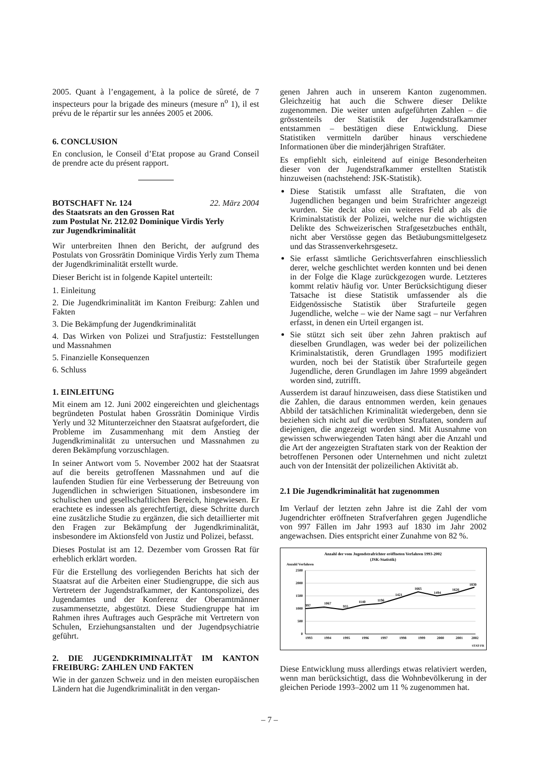2005. Quant à l’engagement, à la police de sûreté, de 7 inspecteurs pour la brigade des mineurs (mesure n<sup>o</sup> 1), il est prévu de le répartir sur les années 2005 et 2006.
6. CONCLUSION
En conclusion, le Conseil d’Etat propose au Grand Conseil de prendre acte du présent rapport.
BOTSCHAFT Nr. 124 22. März 2004
des Staatsrats an den Grossen Rat
zum Postulat Nr. 212.02 Dominique Virdis Yerly
zur Jugendkriminalität
Wir unterbreiten Ihnen den Bericht, der aufgrund des Postulats von Grossrätin Dominique Virdis Yerly zum Thema der Jugendkriminalität erstellt wurde.
Dieser Bericht ist in folgende Kapitel unterteilt:
1. Einleitung
2. Die Jugendkriminalität im Kanton Freiburg: Zahlen und Fakten
3. Die Bekämpfung der Jugendkriminalität
4. Das Wirken von Polizei und Strafjustiz: Feststellungen und Massnahmen
5. Finanzielle Konsequenzen
6. Schluss
1. EINLEITUNG
Mit einem am 12. Juni 2002 eingereichten und gleichentags begründeten Postulat haben Grossrätin Dominique Virdis Yerly und 32 Mitunterzeichner den Staatsrat aufgefordert, die Probleme im Zusammenhang mit dem Anstieg der Jugendkriminalität zu untersuchen und Massnahmen zu deren Bekämpfung vorzuschlagen.
In seiner Antwort vom 5. November 2002 hat der Staatsrat auf die bereits getroffenen Massnahmen und auf die laufenden Studien für eine Verbesserung der Betreuung von Jugendlichen in schwierigen Situationen, insbesondere im schulischen und gesellschaftlichen Bereich, hingewiesen. Er erachtete es indessen als gerechtfertigt, diese Schritte durch eine zusätzliche Studie zu ergänzen, die sich detaillierter mit den Fragen zur Bekämpfung der Jugendkriminalität, insbesondere im Aktionsfeld von Justiz und Polizei, befasst.
Dieses Postulat ist am 12. Dezember vom Grossen Rat für erheblich erklärt worden.
Für die Erstellung des vorliegenden Berichts hat sich der Staatsrat auf die Arbeiten einer Studiengruppe, die sich aus Vertretern der Jugendstrafkammer, der Kantonspolizei, des Jugendamtes und der Konferenz der Oberamtmänner zusammensetzte, abgestützt. Diese Studiengruppe hat im Rahmen ihres Auftrages auch Gespräche mit Vertretern von Schulen, Erziehungsanstalten und der Jugendpsychiatrie geführt.
2. DIE JUGENDKRIMINALITÄT IM KANTON FREIBURG: ZAHLEN UND FAKTEN
Wie in der ganzen Schweiz und in den meisten europäischen Ländern hat die Jugendkriminalität in den vergan-
genen Jahren auch in unserem Kanton zugenommen. Gleichzeitig hat auch die Schwere dieser Delikte zugenommen. Die weiter unten aufgeführten Zahlen – die grösstenteils der Statistik der Jugendstrafkammer entstammen – bestätigen diese Entwicklung. Diese Statistiken vermitteln darüber hinaus verschiedene Informationen über die minderjährigen Straftäter.
Es empfiehlt sich, einleitend auf einige Besonderheiten dieser von der Jugendstrafkammer erstellten Statistik hinzuweisen (nachstehend: JSK-Statistik).
Diese Statistik umfasst alle Straftaten, die von Jugendlichen begangen und beim Strafrichter angezeigt wurden. Sie deckt also ein weiteres Feld ab als die Kriminalstatistik der Polizei, welche nur die wichtigsten Delikte des Schweizerischen Strafgesetzbuches enthält, nicht aber Verstösse gegen das Betäubungsmittelgesetz und das Strassenverkehrsgesetz.
Sie erfasst sämtliche Gerichtsverfahren einschliesslich derer, welche geschlichtet werden konnten und bei denen in der Folge die Klage zurückgezogen wurde. Letzteres kommt relativ häufig vor. Unter Berücksichtigung dieser Tatsache ist diese Statistik umfassender als die Eidgenössische Statistik über Strafurteile gegen Jugendliche, welche – wie der Name sagt – nur Verfahren erfasst, in denen ein Urteil ergangen ist.
Sie stützt sich seit über zehn Jahren praktisch auf dieselben Grundlagen, was weder bei der polizeilichen Kriminalstatistik, deren Grundlagen 1995 modifiziert wurden, noch bei der Statistik über Strafurteile gegen Jugendliche, deren Grundlagen im Jahre 1999 abgeändert worden sind, zutrifft.
Ausserdem ist darauf hinzuweisen, dass diese Statistiken und die Zahlen, die daraus entnommen werden, kein genaues Abbild der tatsächlichen Kriminalität wiedergeben, denn sie beziehen sich nicht auf die verübten Straftaten, sondern auf diejenigen, die angezeigt worden sind. Mit Ausnahme von gewissen schwerwiegenden Taten hängt aber die Anzahl und die Art der angezeigten Straftaten stark von der Reaktion der betroffenen Personen oder Unternehmen und nicht zuletzt auch von der Intensität der polizeilichen Aktivität ab.
2.1 Die Jugendkriminalität hat zugenommen
Im Verlauf der letzten zehn Jahre ist die Zahl der vom Jugendrichter eröffneten Strafverfahren gegen Jugendliche von 997 Fällen im Jahr 1993 auf 1830 im Jahr 2002 angewachsen. Dies entspricht einer Zunahme von 82 %.
Anzahl der vom Jugendstrafrichter eröffneten Verfahren 1993-2002
(JSK-Statistik)
Anzahl Verfahren
2500
2000
1500
1000
500
0
997
1067
955
1140
1196
1421
1665
1494
1626
1830
1993
1994
1995
1996
1997
1998
1999
2000
2001
2002
STAT-FR
Diese Entwicklung muss allerdings etwas relativiert werden, wenn man berücksichtigt, dass die Wohnbevölkerung in der gleichen Periode 1993–2002 um 11 % zugenommen hat.
– 7 –